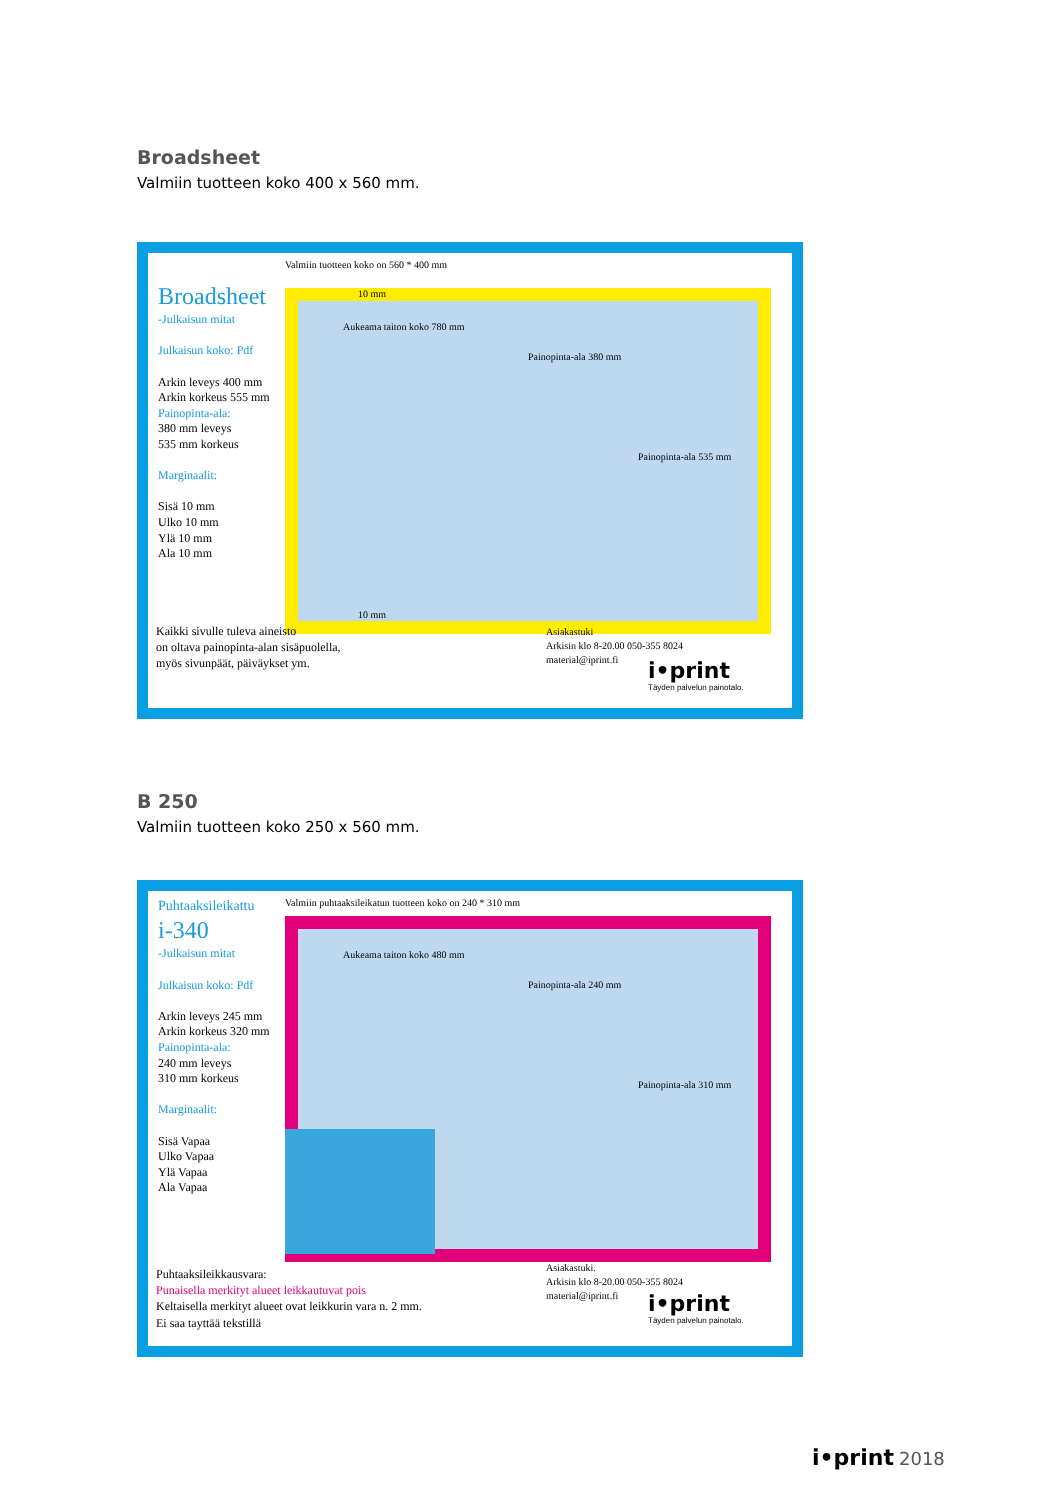Broadsheet
Valmiin tuotteen koko 400 x 560 mm.
Valmiin tuotteen koko on 560 * 400 mm
Broadsheet
-Julkaisun mitat
Julkaisun koko: Pdf
Arkin leveys 400 mm
Arkin korkeus 555 mm
Painopinta-ala:
380 mm leveys
535 mm korkeus
Marginaalit:
Sisä 10 mm
Ulko 10 mm
Ylä 10 mm
Ala 10 mm
Aukeama taiton koko 780 mm
Painopinta-ala 380 mm
Painopinta-ala 535 mm
10 mm
10 mm
Kaikki sivulle tuleva aineisto
on oltava painopinta-alan sisäpuolella,
myös sivunpäät, päiväykset ym.
Asiakastuki
Arkisin klo 8-20.00 050-355 8024
material@iprint.fi
i•print
Täyden palvelun painotalo.
B 250
Valmiin tuotteen koko 250 x 560 mm.
Valmiin puhtaaksileikatun tuotteen koko on 240 * 310 mm
Puhtaaksileikattu
i-340
-Julkaisun mitat
Julkaisun koko: Pdf
Arkin leveys 245 mm
Arkin korkeus 320 mm
Painopinta-ala:
240 mm leveys
310 mm korkeus
Marginaalit:
Sisä Vapaa
Ulko Vapaa
Ylä Vapaa
Ala Vapaa
Aukeama taiton koko 480 mm
Painopinta-ala 240 mm
Painopinta-ala 310 mm
Puhtaaksileikkausvara:
Punaisella merkityt alueet leikkautuvat pois
Keltaisella merkityt alueet ovat leikkurin vara n. 2 mm.
Ei saa tayttää tekstillä
Asiakastuki.
Arkisin klo 8-20.00 050-355 8024
material@iprint.fi
i•print
Täyden palvelun painotalo.
i•print 2018